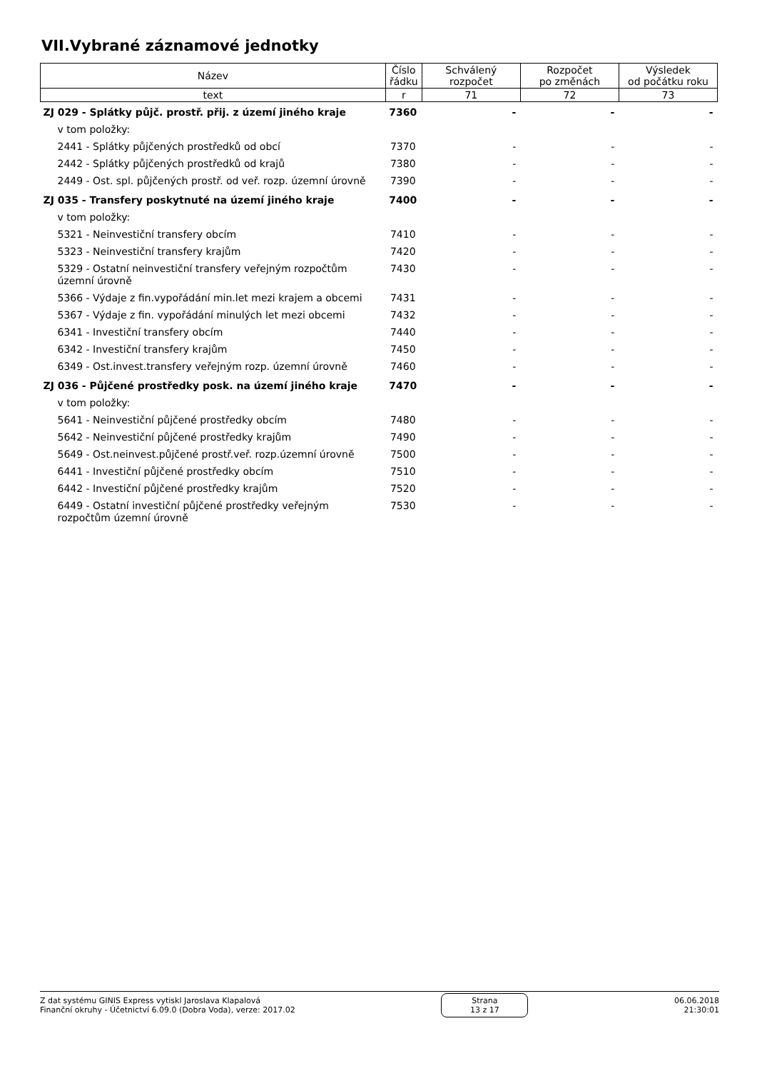VII.Vybrané záznamové jednotky
| Název | Číslo řádku | Schválený rozpočet | Rozpočet po změnách | Výsledek od počátku roku |
| --- | --- | --- | --- | --- |
| text | r | 71 | 72 | 73 |
| ZJ 029 - Splátky půjč. prostř. přij. z území jiného kraje | 7360 | - | - | - |
| v tom položky: | | | | |
| 2441 - Splátky půjčených prostředků od obcí | 7370 | - | - | - |
| 2442 - Splátky půjčených prostředků od krajů | 7380 | - | - | - |
| 2449 - Ost. spl. půjčených prostř. od veř. rozp. územní úrovně | 7390 | - | - | - |
| ZJ 035 - Transfery poskytnuté na území jiného kraje | 7400 | - | - | - |
| v tom položky: | | | | |
| 5321 - Neinvestiční transfery obcím | 7410 | - | - | - |
| 5323 - Neinvestiční transfery krajům | 7420 | - | - | - |
| 5329 - Ostatní neinvestiční transfery veřejným rozpočtům územní úrovně | 7430 | - | - | - |
| 5366 - Výdaje z fin.vypořádání min.let mezi krajem a obcemi | 7431 | - | - | - |
| 5367 - Výdaje z fin. vypořádání minulých let mezi obcemi | 7432 | - | - | - |
| 6341 - Investiční transfery obcím | 7440 | - | - | - |
| 6342 - Investiční transfery krajům | 7450 | - | - | - |
| 6349 - Ost.invest.transfery veřejným rozp. územní úrovně | 7460 | - | - | - |
| ZJ 036 - Půjčené prostředky posk. na území jiného kraje | 7470 | - | - | - |
| v tom položky: | | | | |
| 5641 - Neinvestiční půjčené prostředky obcím | 7480 | - | - | - |
| 5642 - Neinvestiční půjčené prostředky krajům | 7490 | - | - | - |
| 5649 - Ost.neinvest.půjčené prostř.veř. rozp.územní úrovně | 7500 | - | - | - |
| 6441 - Investiční půjčené prostředky obcím | 7510 | - | - | - |
| 6442 - Investiční půjčené prostředky krajům | 7520 | - | - | - |
| 6449 - Ostatní investiční půjčené prostředky veřejným rozpočtům územní úrovně | 7530 | - | - | - |
Z dat systému GINIS Express vytiskl Jaroslava Klapalová
Finanční okruhy - Účetnictví 6.09.0 (Dobra Voda), verze: 2017.02
Strana
13 z 17
06.06.2018
21:30:01